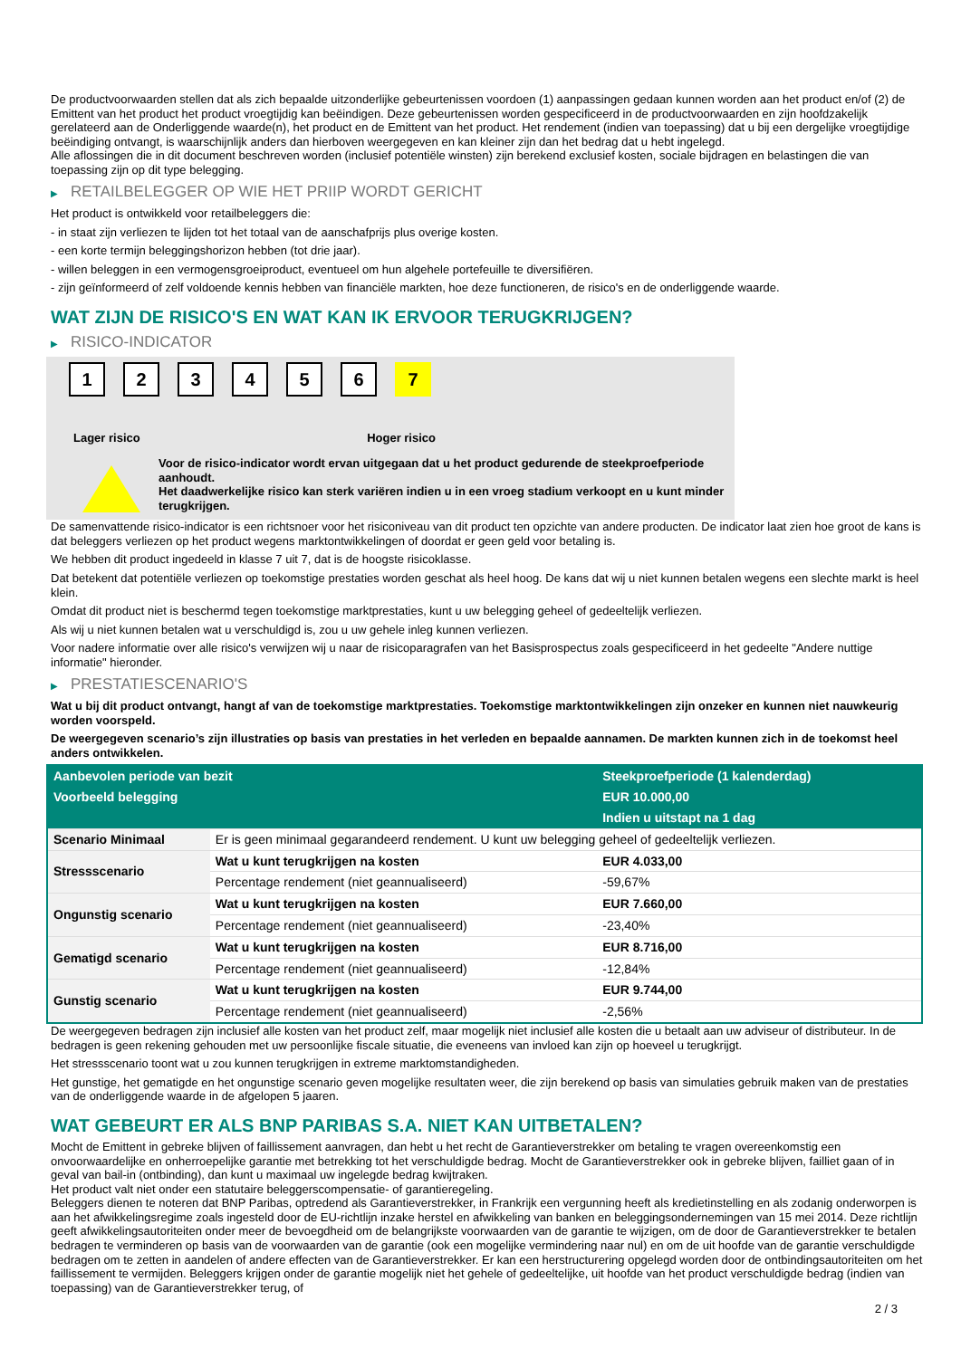De productvoorwaarden stellen dat als zich bepaalde uitzonderlijke gebeurtenissen voordoen (1) aanpassingen gedaan kunnen worden aan het product en/of (2) de Emittent van het product het product vroegtijdig kan beëindigen. Deze gebeurtenissen worden gespecificeerd in de productvoorwaarden en zijn hoofdzakelijk gerelateerd aan de Onderliggende waarde(n), het product en de Emittent van het product. Het rendement (indien van toepassing) dat u bij een dergelijke vroegtijdige beëindiging ontvangt, is waarschijnlijk anders dan hierboven weergegeven en kan kleiner zijn dan het bedrag dat u hebt ingelegd.
Alle aflossingen die in dit document beschreven worden (inclusief potentiële winsten) zijn berekend exclusief kosten, sociale bijdragen en belastingen die van toepassing zijn op dit type belegging.
▶ RETAILBELEGGER OP WIE HET PRIIP WORDT GERICHT
Het product is ontwikkeld voor retailbeleggers die:
- in staat zijn verliezen te lijden tot het totaal van de aanschafprijs plus overige kosten.
- een korte termijn beleggingshorizon hebben (tot drie jaar).
- willen beleggen in een vermogensgroeiproduct, eventueel om hun algehele portefeuille te diversifiëren.
- zijn geïnformeerd of zelf voldoende kennis hebben van financiële markten, hoe deze functioneren, de risico's en de onderliggende waarde.
WAT ZIJN DE RISICO'S EN WAT KAN IK ERVOOR TERUGKRIJGEN?
▶ RISICO-INDICATOR
1 2 3 4 5 6 7
Lager risico Hoger risico
Voor de risico-indicator wordt ervan uitgegaan dat u het product gedurende de steekproefperiode aanhoudt.
Het daadwerkelijke risico kan sterk variëren indien u in een vroeg stadium verkoopt en u kunt minder terugkrijgen.
De samenvattende risico-indicator is een richtsnoer voor het risiconiveau van dit product ten opzichte van andere producten. De indicator laat zien hoe groot de kans is dat beleggers verliezen op het product wegens marktontwikkelingen of doordat er geen geld voor betaling is.
We hebben dit product ingedeeld in klasse 7 uit 7, dat is de hoogste risicoklasse.
Dat betekent dat potentiële verliezen op toekomstige prestaties worden geschat als heel hoog. De kans dat wij u niet kunnen betalen wegens een slechte markt is heel klein.
Omdat dit product niet is beschermd tegen toekomstige marktprestaties, kunt u uw belegging geheel of gedeeltelijk verliezen.
Als wij u niet kunnen betalen wat u verschuldigd is, zou u uw gehele inleg kunnen verliezen.
Voor nadere informatie over alle risico's verwijzen wij u naar de risicoparagrafen van het Basisprospectus zoals gespecificeerd in het gedeelte "Andere nuttige informatie" hieronder.
▶ PRESTATIESCENARIO'S
Wat u bij dit product ontvangt, hangt af van de toekomstige marktprestaties. Toekomstige marktontwikkelingen zijn onzeker en kunnen niet nauwkeurig worden voorspeld.
De weergegeven scenario’s zijn illustraties op basis van prestaties in het verleden en bepaalde aannamen. De markten kunnen zich in de toekomst heel anders ontwikkelen.
| Aanbevolen periode van bezit | | Steekproefperiode (1 kalenderdag) |
| --- | --- | --- |
| Voorbeeld belegging | | EUR 10.000,00 |
| | | Indien u uitstapt na 1 dag |
| Scenario Minimaal | Er is geen minimaal gegarandeerd rendement. U kunt uw belegging geheel of gedeeltelijk verliezen. | |
| Stressscenario | Wat u kunt terugkrijgen na kosten | EUR 4.033,00 |
| | Percentage rendement (niet geannualiseerd) | -59,67% |
| Ongunstig scenario | Wat u kunt terugkrijgen na kosten | EUR 7.660,00 |
| | Percentage rendement (niet geannualiseerd) | -23,40% |
| Gematigd scenario | Wat u kunt terugkrijgen na kosten | EUR 8.716,00 |
| | Percentage rendement (niet geannualiseerd) | -12,84% |
| Gunstig scenario | Wat u kunt terugkrijgen na kosten | EUR 9.744,00 |
| | Percentage rendement (niet geannualiseerd) | -2,56% |
De weergegeven bedragen zijn inclusief alle kosten van het product zelf, maar mogelijk niet inclusief alle kosten die u betaalt aan uw adviseur of distributeur. In de bedragen is geen rekening gehouden met uw persoonlijke fiscale situatie, die eveneens van invloed kan zijn op hoeveel u terugkrijgt.
Het stressscenario toont wat u zou kunnen terugkrijgen in extreme marktomstandigheden.
Het gunstige, het gematigde en het ongunstige scenario geven mogelijke resultaten weer, die zijn berekend op basis van simulaties gebruik maken van de prestaties van de onderliggende waarde in de afgelopen 5 jaaren.
WAT GEBEURT ER ALS BNP PARIBAS S.A. NIET KAN UITBETALEN?
Mocht de Emittent in gebreke blijven of faillissement aanvragen, dan hebt u het recht de Garantieverstrekker om betaling te vragen overeenkomstig een onvoorwaardelijke en onherroepelijke garantie met betrekking tot het verschuldigde bedrag. Mocht de Garantieverstrekker ook in gebreke blijven, failliet gaan of in geval van bail-in (ontbinding), dan kunt u maximaal uw ingelegde bedrag kwijtraken.
Het product valt niet onder een statutaire beleggerscompensatie- of garantieregeling.
Beleggers dienen te noteren dat BNP Paribas, optredend als Garantieverstrekker, in Frankrijk een vergunning heeft als kredietinstelling en als zodanig onderworpen is aan het afwikkelingsregime zoals ingesteld door de EU-richtlijn inzake herstel en afwikkeling van banken en beleggingsondernemingen van 15 mei 2014. Deze richtlijn geeft afwikkelingsautoriteiten onder meer de bevoegdheid om de belangrijkste voorwaarden van de garantie te wijzigen, om de door de Garantieverstrekker te betalen bedragen te verminderen op basis van de voorwaarden van de garantie (ook een mogelijke vermindering naar nul) en om de uit hoofde van de garantie verschuldigde bedragen om te zetten in aandelen of andere effecten van de Garantieverstrekker. Er kan een herstructurering opgelegd worden door de ontbindingsautoriteiten om het faillissement te vermijden. Beleggers krijgen onder de garantie mogelijk niet het gehele of gedeeltelijke, uit hoofde van het product verschuldigde bedrag (indien van toepassing) van de Garantieverstrekker terug, of
2 / 3